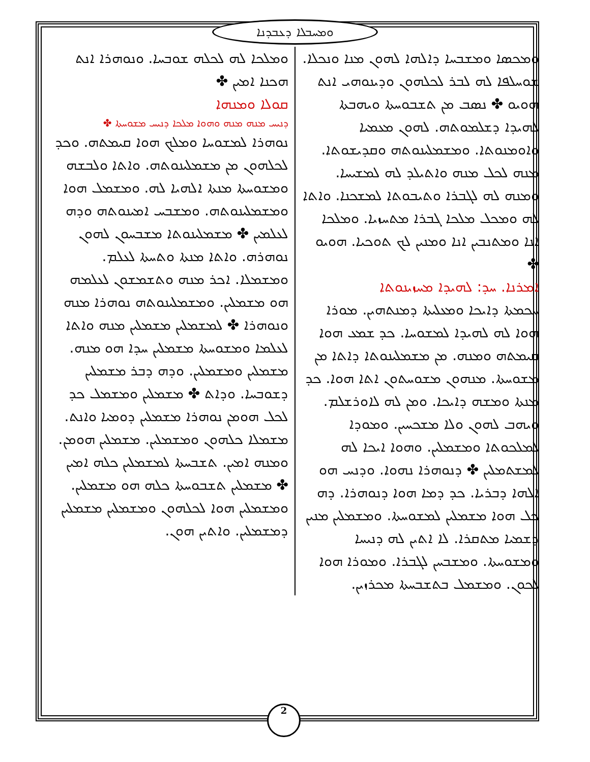ܘܡܚܒܠܐ ܕܥܒܕܢܐ
ܘܡܟܣܐ ܘܡܫܒܚܐ ܕܐܠܗܐ ܠܗܘܢ ܡܢܐ ܘܢܟܠܐ. ܫܘܚܠܦܐ ܠܗ ܠܒܪ ܠܟܠܗܘܢ ܘܕܝܢܘܗܝ ܐܢܬ ܗܘܝܘ ✤ ܢܣܒ ܡܢ ܬܫܒܘܚܬܐ ܘܝܗܒܬܐ ܠܗܝܕܐ ܕܫܠܡܘܬܗ. ܠܗܘܢ ܡܥܡܝܐ ܘܐܘܡܢܘܬܐ. ܘܡܫܡܠܝܢܘܬܗ ܘܩܕܝܫܘܬܐ. ܡܢܗ ܠܟܠ ܡܢܗ ܘܐܬܝܠܕ ܠܗ ܠܡܫܝܚܐ. ܘܡܢܗ ܠܗ ܠܓܒܪܐ ܘܬܝܒܘܬܐ ܠܡܫܟܢܐ. ܘܐܬܐ ܠܗ ܘܡܟܠ ܡܠܟܐ ܓܒܪܐ ܡܬܚܙܝܐ. ܘܡܠܟܐ ܐܢܐ ܘܡܬܢܒܝܢ ܐܢܐ ܘܡܢܝܢ ܠܟ ܬܘܟܝܐ. ܗܘܝܘ ✤
ܐܡܪܢܐ. ܚܕ: ܠܗܝܕܐ ܡܚܙܝܢܘܬܐ
ܚܟܡܬܐ ܕܐܝܟܐ ܘܡܥܠܝܬܐ ܕܡܢܬܗܝܢ. ܡܘܪܐ ܗܘܐ ܠܗ ܠܗܝܕܐ ܠܡܫܘܚܐ. ܟܕ ܫܡܥ ܗܘܐ ܩܝܡܬܗ ܘܡܢܗ. ܡܢ ܡܫܡܠܝܢܘܬܐ ܕܐܬܐ ܡܢ ܡܫܘܚܬܐ. ܡܢܗܘܢ ܡܫܘܚܬܘܢ ܐܬܐ ܗܘܐ. ܟܕ ܡܢܬܐ ܘܡܫܗ ܕܐܝܟܐ. ܘܡܢ ܠܗ ܠܐܘܪܫܠܡ. ܘܝܗܒ ܠܗܘܢ ܘܠܐ ܡܫܟܚܝܢ. ܘܡܘܕܐ ܠܡܠܟܘܬܐ ܘܡܫܡܠܝܢ. ܘܗܘܐ ܐܝܟܐ ܠܗ ܠܡܫܬܡܠܝܢ ✤ ܕܢܘܗܪܐ ܢܗܘܐ. ܘܕܢܚ ܗܘ ܐܠܗܐ ܕܒܪܝܐ. ܟܕ ܕܡܐ ܗܘܐ ܕܢܘܗܪܐ. ܕܗ ܟܠ ܗܘܐ ܡܫܡܠܝܢ ܠܡܫܘܚܬܐ. ܘܡܫܡܠܝܢ ܡܢܝܢ ܕܫܡܝܐ ܡܬܩܪܐ. ܠܐ ܐܬܝܢ ܠܗ ܕܢܝܚܐ ܘܡܫܘܚܬܐ. ܘܡܫܒܚܢ ܠܓܒܪܐ. ܘܡܘܪܐ ܗܘܐ ܠܟܘܢ. ܘܡܫܡܠ ܒܬܫܒܚܬܐ ܡܟܪܙܝܢ.
ܘܡܠܟܐ ܠܗ ܠܟܠܗ ܫܘܒܚܐ. ܘܢܘܗܪܐ ܐܢܬ ܗܟܢܐ ܐܡܝܢ ✤
ܩܘܠܐ ܘܡܢܗܐ
ܕܢܝܚ ܡܢܗ ܡܢܗ ܘܗܘܐ ܡܠܟܐ ܕܢܝܚ ܡܫܘܚܬܐ ✤
ܢܘܗܪܐ ܠܡܫܘܚܐ ܘܡܠܟ ܗܘܐ ܩܝܡܬܗ. ܘܟܕ ܠܟܠܗܘܢ ܡܢ ܡܫܡܠܝܢܘܬܗ. ܘܐܬܐ ܘܠܒܫܗ ܘܡܫܘܚܬܐ ܡܢܬܐ ܐܠܗܝܐ ܠܗ. ܘܡܫܡܠ ܗܘܐ ܘܡܫܡܠܝܢܘܬܗ. ܘܡܫܒܚ ܐܡܝܢܘܬܗ ܘܕܗ ܠܥܠܡܝܢ ✤ ܡܫܡܠܝܢܘܬܐ ܡܫܒܚܘܢ ܠܗܘܢ ܢܘܗܪܗ. ܘܐܬܐ ܡܢܬܐ ܘܬܚܬܐ ܠܥܠܡ. ܘܡܫܡܠܐ. ܐܟܪ ܡܢܗ ܘܬܫܡܫܘܢ ܠܥܠܡܗ ܗܘ ܡܫܡܠܝܢ. ܘܡܫܡܠܝܢܘܬܗ ܢܘܗܪܐ ܡܢܗ ܘܢܘܗܪܐ ✤ ܠܡܫܡܠܝܢ ܡܫܡܠܝܢ ܡܢܗ ܘܐܬܐ ܠܥܠܡܐ ܘܡܫܘܚܬܐ ܡܫܡܠܝܢ ܚܕܐ ܗܘ ܡܢܗ. ܡܫܡܠܝܢ ܘܡܫܡܠܝܢ. ܘܕܗ ܕܒܪ ܡܫܡܠܝܢ ܕܫܘܒܚܐ. ܘܕܐܬ ✤ ܡܫܡܠܝܢ ܘܡܫܡܠ ܟܕ ܠܟܠ ܗܘܡܢ ܢܘܗܪܐ ܡܫܡܠܝܢ ܕܘܡܝܐ ܘܐܢܬ. ܡܫܡܠܐ ܟܠܗܘܢ ܘܡܫܡܠܝܢ. ܡܫܡܠܝܢ ܗܘܡܢ. ܘܡܢܗ ܐܡܝܢ. ܬܫܒܚܬܐ ܠܡܫܡܠܝܢ ܟܠܗ ܐܡܝܢ ✤ ܡܫܡܠܝܢ ܬܫܒܘܚܬܐ ܟܠܗ ܗܘ ܡܫܡܠܝܢ. ܘܡܫܡܠܝܢ ܗܘܐ ܠܟܠܗܘܢ ܘܡܫܡܠܝܢ ܡܫܡܠܝܢ ܕܡܫܡܠܝܢ. ܘܐܬܝܢ ܗܘܢ.
2